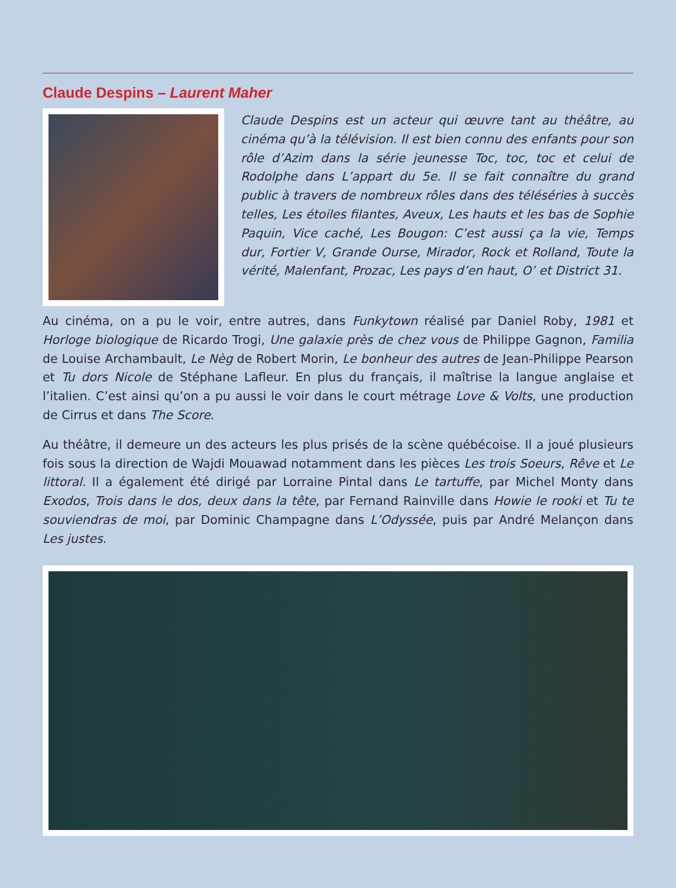Claude Despins – Laurent Maher
Claude Despins est un acteur qui œuvre tant au théâtre, au cinéma qu’à la télévision. Il est bien connu des enfants pour son rôle d’Azim dans la série jeunesse Toc, toc, toc et celui de Rodolphe dans L’appart du 5e. Il se fait connaître du grand public à travers de nombreux rôles dans des téléséries à succès telles, Les étoiles filantes, Aveux, Les hauts et les bas de Sophie Paquin, Vice caché, Les Bougon: C’est aussi ça la vie, Temps dur, Fortier V, Grande Ourse, Mirador, Rock et Rolland, Toute la vérité, Malenfant, Prozac, Les pays d’en haut, O’ et District 31.
Au cinéma, on a pu le voir, entre autres, dans Funkytown réalisé par Daniel Roby, 1981 et Horloge biologique de Ricardo Trogi, Une galaxie près de chez vous de Philippe Gagnon, Familia de Louise Archambault, Le Nèg de Robert Morin, Le bonheur des autres de Jean-Philippe Pearson et Tu dors Nicole de Stéphane Lafleur. En plus du français, il maîtrise la langue anglaise et l’italien. C’est ainsi qu’on a pu aussi le voir dans le court métrage Love & Volts, une production de Cirrus et dans The Score.
Au théâtre, il demeure un des acteurs les plus prisés de la scène québécoise. Il a joué plusieurs fois sous la direction de Wajdi Mouawad notamment dans les pièces Les trois Soeurs, Rêve et Le littoral. Il a également été dirigé par Lorraine Pintal dans Le tartuffe, par Michel Monty dans Exodos, Trois dans le dos, deux dans la tête, par Fernand Rainville dans Howie le rooki et Tu te souviendras de moi, par Dominic Champagne dans L’Odyssée, puis par André Melançon dans Les justes.